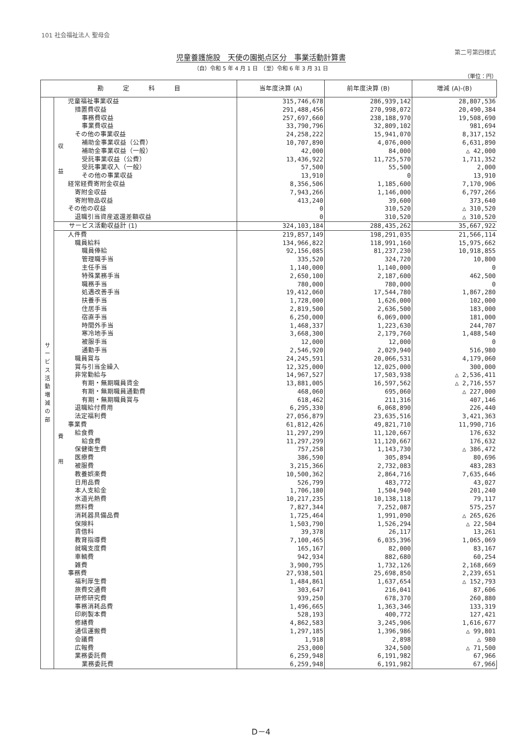101 社会福祉法人 聖母会
第二号第四様式
児童養護施設　天使の園拠点区分　事業活動計算書
（自）令和 5 年 4 月 1 日　（至）令和 6 年 3 月 31 日
（単位：円）
| 勘 定 科 目 | | | 当年度決算 (A) | 前年度決算 (B) | 増減 (A)-(B) |
| --- | --- | --- | --- | --- | --- |
| サ ー ビ ス 活 動 増 減 の 部 | 収 益 | 児童福祉事業収益 | 315,746,678 | 286,939,142 | 28,807,536 |
| | | 措置費収益 | 291,488,456 | 270,998,072 | 20,490,384 |
| | | 事務費収益 | 257,697,660 | 238,188,970 | 19,508,690 |
| | | 事業費収益 | 33,790,796 | 32,809,102 | 981,694 |
| | | その他の事業収益 | 24,258,222 | 15,941,070 | 8,317,152 |
| | | 補助金事業収益（公費） | 10,707,890 | 4,076,000 | 6,631,890 |
| | | 補助金事業収益（一般） | 42,000 | 84,000 | △ 42,000 |
| | | 受託事業収益（公費） | 13,436,922 | 11,725,570 | 1,711,352 |
| | | 受託事業収入（一般） | 57,500 | 55,500 | 2,000 |
| | | その他の事業収益 | 13,910 | 0 | 13,910 |
| | | 経常経費寄附金収益 | 8,356,506 | 1,185,600 | 7,170,906 |
| | | 寄附金収益 | 7,943,266 | 1,146,000 | 6,797,266 |
| | | 寄附物品収益 | 413,240 | 39,600 | 373,640 |
| | | その他の収益 | 0 | 310,520 | △ 310,520 |
| | | 退職引当資産返還差額収益 | 0 | 310,520 | △ 310,520 |
| | サービス活動収益計 (1) | | 324,103,184 | 288,435,262 | 35,667,922 |
| | 費 用 | 人件費 | 219,857,149 | 198,291,035 | 21,566,114 |
| | | 職員給料 | 134,966,822 | 118,991,160 | 15,975,662 |
| | | 職員俸給 | 92,156,085 | 81,237,230 | 10,918,855 |
| | | 管理職手当 | 335,520 | 324,720 | 10,800 |
| | | 主任手当 | 1,140,000 | 1,140,000 | 0 |
| | | 特殊業務手当 | 2,650,100 | 2,187,600 | 462,500 |
| | | 職務手当 | 780,000 | 780,000 | 0 |
| | | 処遇改善手当 | 19,412,060 | 17,544,780 | 1,867,280 |
| | | 扶養手当 | 1,728,000 | 1,626,000 | 102,000 |
| | | 住居手当 | 2,819,500 | 2,636,500 | 183,000 |
| | | 宿直手当 | 6,250,000 | 6,069,000 | 181,000 |
| | | 時間外手当 | 1,468,337 | 1,223,630 | 244,707 |
| | | 寒冷地手当 | 3,668,300 | 2,179,760 | 1,488,540 |
| | | 被服手当 | 12,000 | 12,000 | 0 |
| | | 通勤手当 | 2,546,920 | 2,029,940 | 516,980 |
| | | 職員賞与 | 24,245,591 | 20,066,531 | 4,179,060 |
| | | 賞与引当金繰入 | 12,325,000 | 12,025,000 | 300,000 |
| | | 非常勤給与 | 14,967,527 | 17,503,938 | △ 2,536,411 |
| | | 有期・無期職員賃金 | 13,881,005 | 16,597,562 | △ 2,716,557 |
| | | 有期・無期職員通勤費 | 468,060 | 695,060 | △ 227,000 |
| | | 有期・無期職員賞与 | 618,462 | 211,316 | 407,146 |
| | | 退職給付費用 | 6,295,330 | 6,068,890 | 226,440 |
| | | 法定福利費 | 27,056,879 | 23,635,516 | 3,421,363 |
| | | 事業費 | 61,812,426 | 49,821,710 | 11,990,716 |
| | | 給食費 | 11,297,299 | 11,120,667 | 176,632 |
| | | 給食費 | 11,297,299 | 11,120,667 | 176,632 |
| | | 保健衛生費 | 757,258 | 1,143,730 | △ 386,472 |
| | | 医療費 | 386,590 | 305,894 | 80,696 |
| | | 被服費 | 3,215,366 | 2,732,083 | 483,283 |
| | | 教養娯楽費 | 10,500,362 | 2,864,716 | 7,635,646 |
| | | 日用品費 | 526,799 | 483,772 | 43,027 |
| | | 本人支給金 | 1,706,180 | 1,504,940 | 201,240 |
| | | 水道光熱費 | 10,217,235 | 10,138,118 | 79,117 |
| | | 燃料費 | 7,827,344 | 7,252,087 | 575,257 |
| | | 消耗器具備品費 | 1,725,464 | 1,991,090 | △ 265,626 |
| | | 保険料 | 1,503,790 | 1,526,294 | △ 22,504 |
| | | 賃借料 | 39,378 | 26,117 | 13,261 |
| | | 教育指導費 | 7,100,465 | 6,035,396 | 1,065,069 |
| | | 就職支度費 | 165,167 | 82,000 | 83,167 |
| | | 車輌費 | 942,934 | 882,680 | 60,254 |
| | | 雑費 | 3,900,795 | 1,732,126 | 2,168,669 |
| | | 事務費 | 27,938,501 | 25,698,850 | 2,239,651 |
| | | 福利厚生費 | 1,484,861 | 1,637,654 | △ 152,793 |
| | | 旅費交通費 | 303,647 | 216,041 | 87,606 |
| | | 研修研究費 | 939,250 | 678,370 | 260,880 |
| | | 事務消耗品費 | 1,496,665 | 1,363,346 | 133,319 |
| | | 印刷製本費 | 528,193 | 400,772 | 127,421 |
| | | 修繕費 | 4,862,583 | 3,245,906 | 1,616,677 |
| | | 通信運搬費 | 1,297,185 | 1,396,986 | △ 99,801 |
| | | 会議費 | 1,918 | 2,898 | △ 980 |
| | | 広報費 | 253,000 | 324,500 | △ 71,500 |
| | | 業務委託費 | 6,259,948 | 6,191,982 | 67,966 |
| | | 業務委託費 | 6,259,948 | 6,191,982 | 67,966 |
D－4